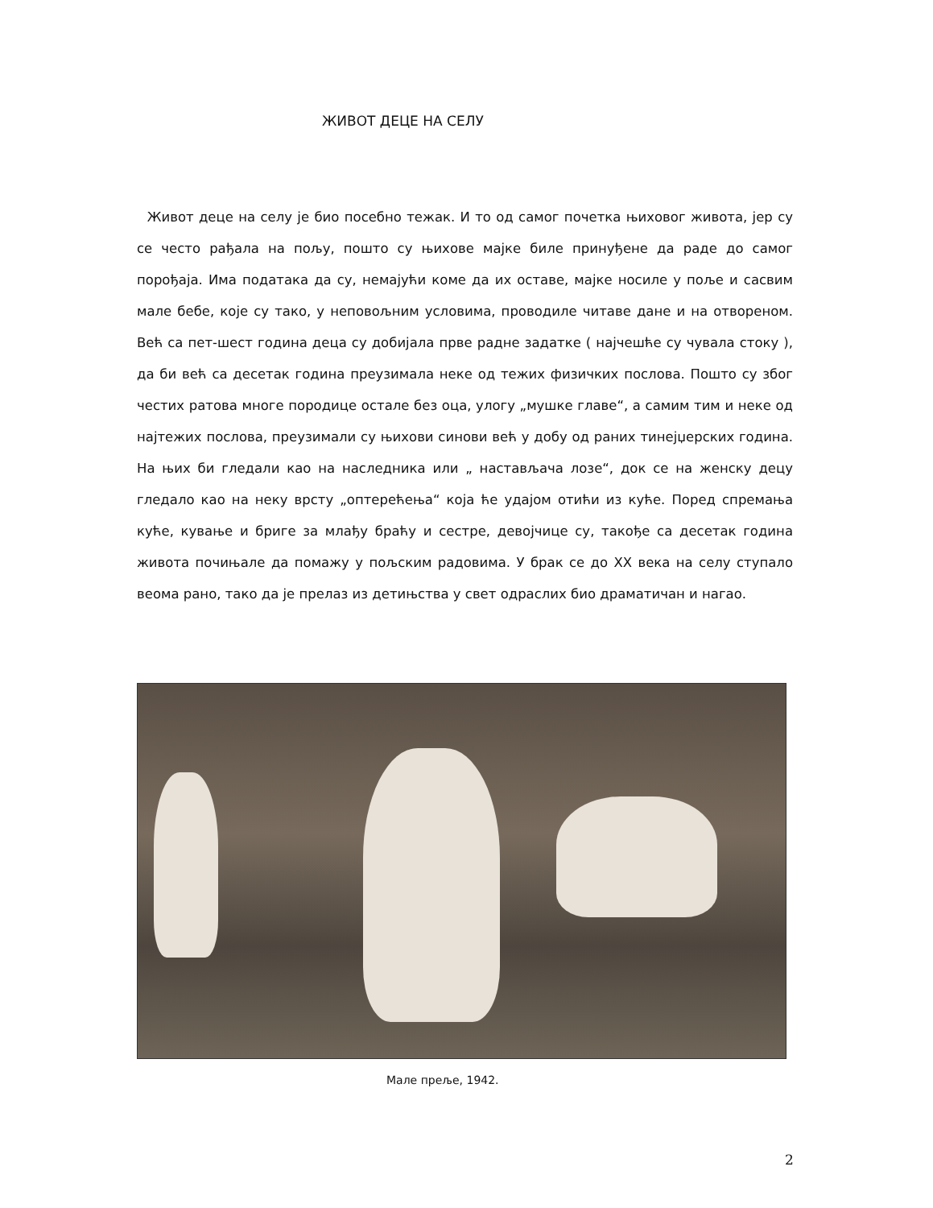ЖИВОТ ДЕЦЕ НА СЕЛУ
Живот деце на селу је био посебно тежак. И то од самог почетка њиховог живота, јер су се често рађала на пољу, пошто су њихове мајке биле принуђене да раде до самог порођаја. Има података да су, немајући коме да их оставе, мајке носиле у поље и сасвим мале бебе, које су тако, у неповољним условима, проводиле читаве дане и на отвореном. Већ са пет-шест година деца су добијала прве радне задатке ( најчешће су чувала стоку ), да би већ са десетак година преузимала неке од тежих физичких послова. Пошто су због честих ратова многе породице остале без оца, улогу „мушке главе“, а самим тим и неке од најтежих послова, преузимали су њихови синови већ у добу од раних тинејџерских година. На њих би гледали као на наследника или „ настављача лозе“, док се на женску децу гледало као на неку врсту „оптерећења“ која ће удајом отићи из куће. Поред спремања куће, кување и бриге за млађу браћу и сестре, девојчице су, такође са десетак година живота почињале да помажу у пољским радовима. У брак се до XX века на селу ступало веома рано, тако да је прелаз из детињства у свет одраслих био драматичан и нагао.
Мале прeље, 1942.
2